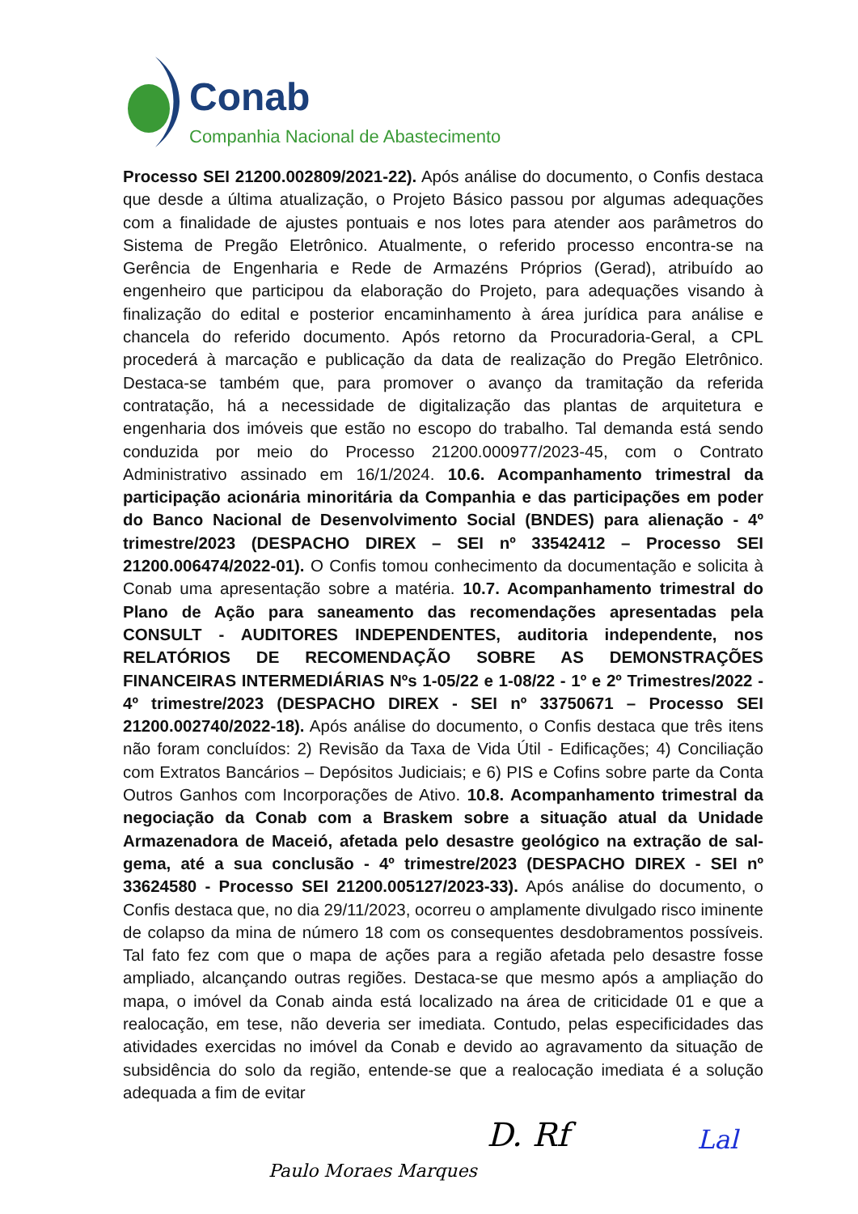Conab
Companhia Nacional de Abastecimento
Processo SEI 21200.002809/2021-22). Após análise do documento, o Confis destaca que desde a última atualização, o Projeto Básico passou por algumas adequações com a finalidade de ajustes pontuais e nos lotes para atender aos parâmetros do Sistema de Pregão Eletrônico. Atualmente, o referido processo encontra-se na Gerência de Engenharia e Rede de Armazéns Próprios (Gerad), atribuído ao engenheiro que participou da elaboração do Projeto, para adequações visando à finalização do edital e posterior encaminhamento à área jurídica para análise e chancela do referido documento. Após retorno da Procuradoria-Geral, a CPL procederá à marcação e publicação da data de realização do Pregão Eletrônico. Destaca-se também que, para promover o avanço da tramitação da referida contratação, há a necessidade de digitalização das plantas de arquitetura e engenharia dos imóveis que estão no escopo do trabalho. Tal demanda está sendo conduzida por meio do Processo 21200.000977/2023-45, com o Contrato Administrativo assinado em 16/1/2024. 10.6. Acompanhamento trimestral da participação acionária minoritária da Companhia e das participações em poder do Banco Nacional de Desenvolvimento Social (BNDES) para alienação - 4º trimestre/2023 (DESPACHO DIREX – SEI nº 33542412 – Processo SEI 21200.006474/2022-01). O Confis tomou conhecimento da documentação e solicita à Conab uma apresentação sobre a matéria. 10.7. Acompanhamento trimestral do Plano de Ação para saneamento das recomendações apresentadas pela CONSULT - AUDITORES INDEPENDENTES, auditoria independente, nos RELATÓRIOS DE RECOMENDAÇÃO SOBRE AS DEMONSTRAÇÕES FINANCEIRAS INTERMEDIÁRIAS Nºs 1-05/22 e 1-08/22 - 1º e 2º Trimestres/2022 - 4º trimestre/2023 (DESPACHO DIREX - SEI nº 33750671 – Processo SEI 21200.002740/2022-18). Após análise do documento, o Confis destaca que três itens não foram concluídos: 2) Revisão da Taxa de Vida Útil - Edificações; 4) Conciliação com Extratos Bancários – Depósitos Judiciais; e 6) PIS e Cofins sobre parte da Conta Outros Ganhos com Incorporações de Ativo. 10.8. Acompanhamento trimestral da negociação da Conab com a Braskem sobre a situação atual da Unidade Armazenadora de Maceió, afetada pelo desastre geológico na extração de sal-gema, até a sua conclusão - 4º trimestre/2023 (DESPACHO DIREX - SEI nº 33624580 - Processo SEI 21200.005127/2023-33). Após análise do documento, o Confis destaca que, no dia 29/11/2023, ocorreu o amplamente divulgado risco iminente de colapso da mina de número 18 com os consequentes desdobramentos possíveis. Tal fato fez com que o mapa de ações para a região afetada pelo desastre fosse ampliado, alcançando outras regiões. Destaca-se que mesmo após a ampliação do mapa, o imóvel da Conab ainda está localizado na área de criticidade 01 e que a realocação, em tese, não deveria ser imediata. Contudo, pelas especificidades das atividades exercidas no imóvel da Conab e devido ao agravamento da situação de subsidência do solo da região, entende-se que a realocação imediata é a solução adequada a fim de evitar
Paulo Moraes Marques
D. Rf Lal